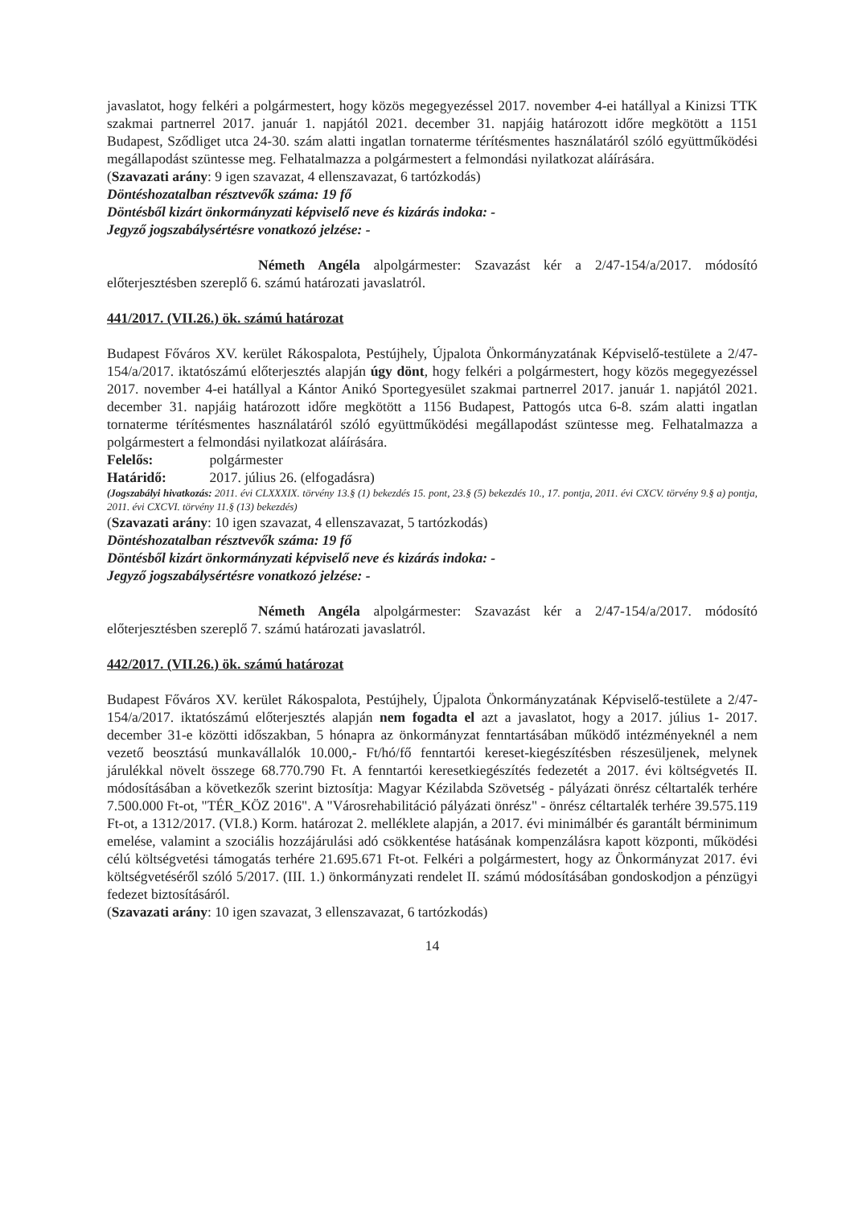javaslatot, hogy felkéri a polgármestert, hogy közös megegyezéssel 2017. november 4-ei hatállyal a Kinizsi TTK szakmai partnerrel 2017. január 1. napjától 2021. december 31. napjáig határozott időre megkötött a 1151 Budapest, Sződliget utca 24-30. szám alatti ingatlan tornaterme térítésmentes használatáról szóló együttműködési megállapodást szüntesse meg. Felhatalmazza a polgármestert a felmondási nyilatkozat aláírására.
(Szavazati arány: 9 igen szavazat, 4 ellenszavazat, 6 tartózkodás)
Döntéshozatalban résztvevők száma: 19 fő
Döntésből kizárt önkormányzati képviselő neve és kizárás indoka: -
Jegyző jogszabálysértésre vonatkozó jelzése: -
Németh Angéla alpolgármester: Szavazást kér a 2/47-154/a/2017. módosító előterjesztésben szereplő 6. számú határozati javaslatról.
441/2017. (VII.26.) ök. számú határozat
Budapest Főváros XV. kerület Rákospalota, Pestújhely, Újpalota Önkormányzatának Képviselő-testülete a 2/47-154/a/2017. iktatószámú előterjesztés alapján úgy dönt, hogy felkéri a polgármestert, hogy közös megegyezéssel 2017. november 4-ei hatállyal a Kántor Anikó Sportegyesület szakmai partnerrel 2017. január 1. napjától 2021. december 31. napjáig határozott időre megkötött a 1156 Budapest, Pattogós utca 6-8. szám alatti ingatlan tornaterme térítésmentes használatáról szóló együttműködési megállapodást szüntesse meg. Felhatalmazza a polgármestert a felmondási nyilatkozat aláírására.
Felelős: polgármester
Határidő: 2017. július 26. (elfogadásra)
(Jogszabályi hivatkozás: 2011. évi CLXXXIX. törvény 13.§ (1) bekezdés 15. pont, 23.§ (5) bekezdés 10., 17. pontja, 2011. évi CXCV. törvény 9.§ a) pontja, 2011. évi CXCVI. törvény 11.§ (13) bekezdés)
(Szavazati arány: 10 igen szavazat, 4 ellenszavazat, 5 tartózkodás)
Döntéshozatalban résztvevők száma: 19 fő
Döntésből kizárt önkormányzati képviselő neve és kizárás indoka: -
Jegyző jogszabálysértésre vonatkozó jelzése: -
Németh Angéla alpolgármester: Szavazást kér a 2/47-154/a/2017. módosító előterjesztésben szereplő 7. számú határozati javaslatról.
442/2017. (VII.26.) ök. számú határozat
Budapest Főváros XV. kerület Rákospalota, Pestújhely, Újpalota Önkormányzatának Képviselő-testülete a 2/47-154/a/2017. iktatószámú előterjesztés alapján nem fogadta el azt a javaslatot, hogy a 2017. július 1- 2017. december 31-e közötti időszakban, 5 hónapra az önkormányzat fenntartásában működő intézményeknél a nem vezető beosztású munkavállalók 10.000,- Ft/hó/fő fenntartói kereset-kiegészítésben részesüljenek, melynek járulékkal növelt összege 68.770.790 Ft. A fenntartói keresetkiegészítés fedezetét a 2017. évi költségvetés II. módosításában a következők szerint biztosítja: Magyar Kézilabda Szövetség - pályázati önrész céltartalék terhére 7.500.000 Ft-ot, "TÉR_KÖZ 2016". A "Városrehabilitáció pályázati önrész" - önrész céltartalék terhére 39.575.119 Ft-ot, a 1312/2017. (VI.8.) Korm. határozat 2. melléklete alapján, a 2017. évi minimálbér és garantált bérminimum emelése, valamint a szociális hozzájárulási adó csökkentése hatásának kompenzálásra kapott központi, működési célú költségvetési támogatás terhére 21.695.671 Ft-ot. Felkéri a polgármestert, hogy az Önkormányzat 2017. évi költségvetéséről szóló 5/2017. (III. 1.) önkormányzati rendelet II. számú módosításában gondoskodjon a pénzügyi fedezet biztosításáról.
(Szavazati arány: 10 igen szavazat, 3 ellenszavazat, 6 tartózkodás)
14